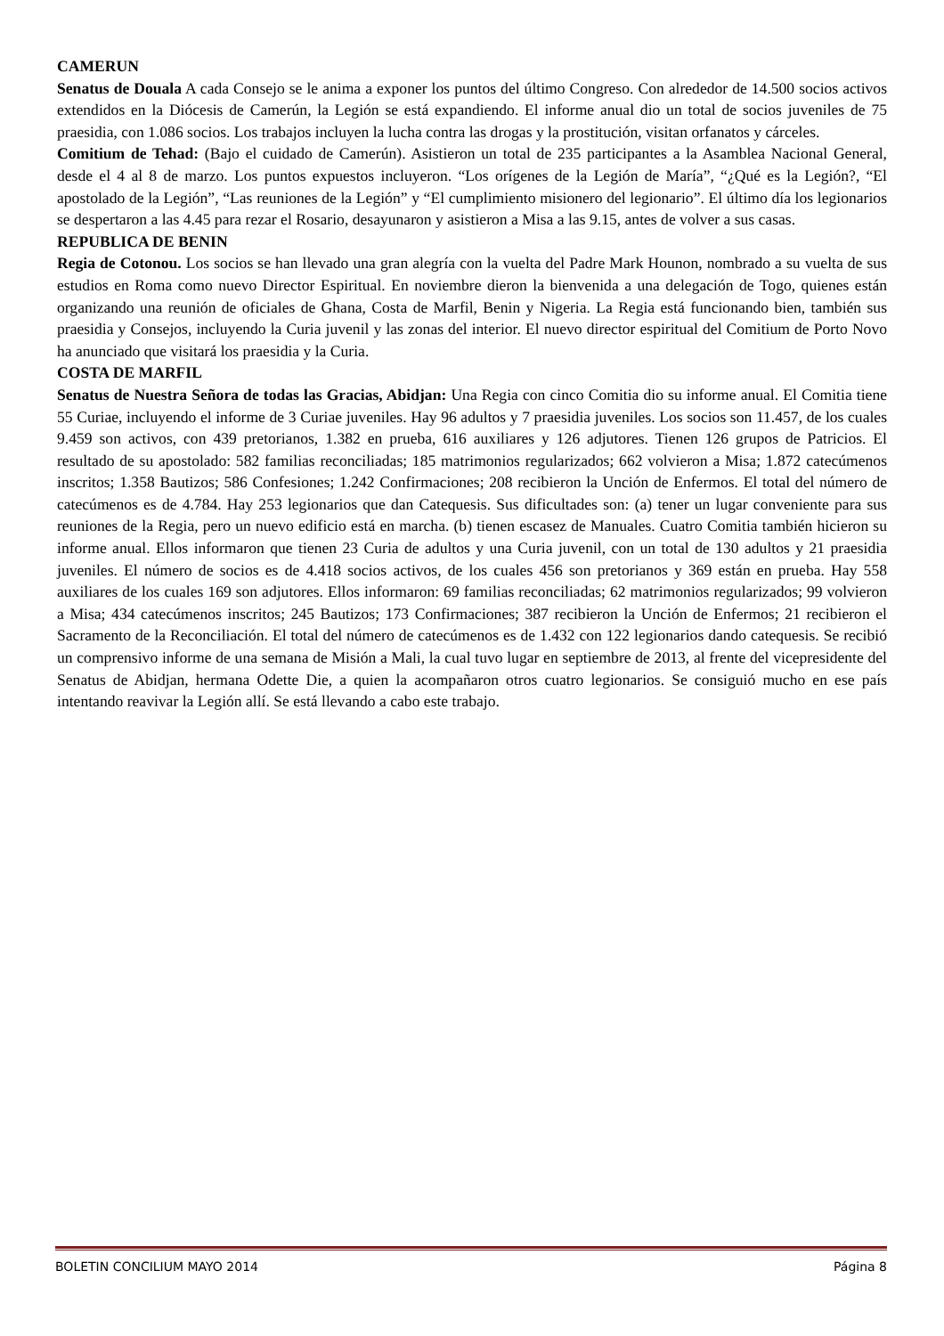CAMERUN
Senatus de Douala A cada Consejo se le anima a exponer los puntos del último Congreso. Con alrededor de 14.500 socios activos extendidos en la Diócesis de Camerún, la Legión se está expandiendo. El informe anual dio un total de socios juveniles de 75 praesidia, con 1.086 socios. Los trabajos incluyen la lucha contra las drogas y la prostitución, visitan orfanatos y cárceles.
Comitium de Tehad: (Bajo el cuidado de Camerún). Asistieron un total de 235 participantes a la Asamblea Nacional General, desde el 4 al 8 de marzo. Los puntos expuestos incluyeron. “Los orígenes de la Legión de María”, “¿Qué es la Legión?, “El apostolado de la Legión”, “Las reuniones de la Legión” y “El cumplimiento misionero del legionario”. El último día los legionarios se despertaron a las 4.45 para rezar el Rosario, desayunaron y asistieron a Misa a las 9.15, antes de volver a sus casas.
REPUBLICA DE BENIN
Regia de Cotonou. Los socios se han llevado una gran alegría con la vuelta del Padre Mark Hounon, nombrado a su vuelta de sus estudios en Roma como nuevo Director Espiritual. En noviembre dieron la bienvenida a una delegación de Togo, quienes están organizando una reunión de oficiales de Ghana, Costa de Marfil, Benin y Nigeria. La Regia está funcionando bien, también sus praesidia y Consejos, incluyendo la Curia juvenil y las zonas del interior. El nuevo director espiritual del Comitium de Porto Novo ha anunciado que visitará los praesidia y la Curia.
COSTA DE MARFIL
Senatus de Nuestra Señora de todas las Gracias, Abidjan: Una Regia con cinco Comitia dio su informe anual. El Comitia tiene 55 Curiae, incluyendo el informe de 3 Curiae juveniles. Hay 96 adultos y 7 praesidia juveniles. Los socios son 11.457, de los cuales 9.459 son activos, con 439 pretorianos, 1.382 en prueba, 616 auxiliares y 126 adjutores. Tienen 126 grupos de Patricios. El resultado de su apostolado: 582 familias reconciliadas; 185 matrimonios regularizados; 662 volvieron a Misa; 1.872 catecúmenos inscritos; 1.358 Bautizos; 586 Confesiones; 1.242 Confirmaciones; 208 recibieron la Unción de Enfermos. El total del número de catecúmenos es de 4.784. Hay 253 legionarios que dan Catequesis. Sus dificultades son: (a) tener un lugar conveniente para sus reuniones de la Regia, pero un nuevo edificio está en marcha. (b) tienen escasez de Manuales. Cuatro Comitia también hicieron su informe anual. Ellos informaron que tienen 23 Curia de adultos y una Curia juvenil, con un total de 130 adultos y 21 praesidia juveniles. El número de socios es de 4.418 socios activos, de los cuales 456 son pretorianos y 369 están en prueba. Hay 558 auxiliares de los cuales 169 son adjutores. Ellos informaron: 69 familias reconciliadas; 62 matrimonios regularizados; 99 volvieron a Misa; 434 catecúmenos inscritos; 245 Bautizos; 173 Confirmaciones; 387 recibieron la Unción de Enfermos; 21 recibieron el Sacramento de la Reconciliación. El total del número de catecúmenos es de 1.432 con 122 legionarios dando catequesis. Se recibió un comprensivo informe de una semana de Misión a Mali, la cual tuvo lugar en septiembre de 2013, al frente del vicepresidente del Senatus de Abidjan, hermana Odette Die, a quien la acompañaron otros cuatro legionarios. Se consiguió mucho en ese país intentando reavivar la Legión allí. Se está llevando a cabo este trabajo.
BOLETIN CONCILIUM MAYO 2014 Página 8